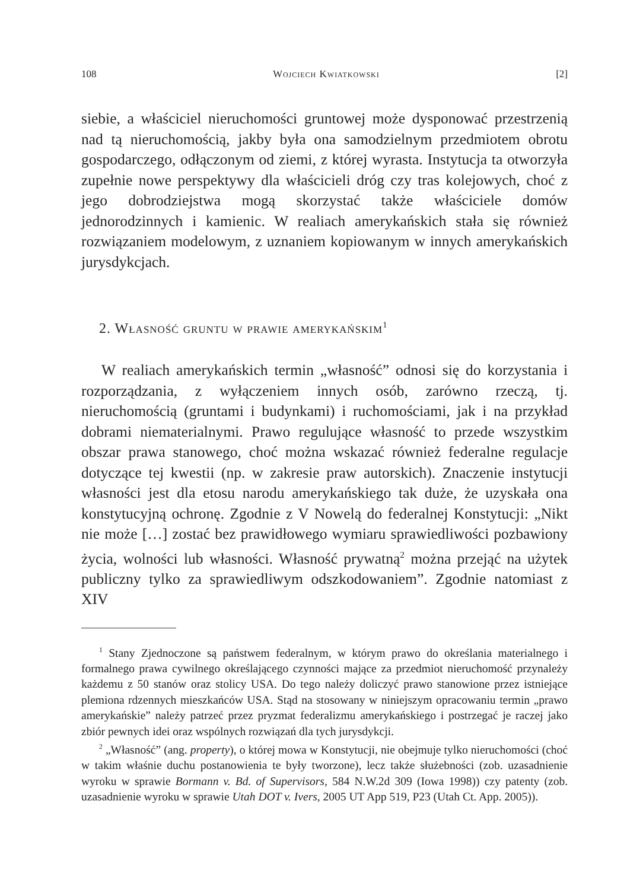108 Wojciech Kwiatkowski [2]
siebie, a właściciel nieruchomości gruntowej może dysponować przestrzenią nad tą nieruchomością, jakby była ona samodzielnym przedmiotem obrotu gospodarczego, odłączonym od ziemi, z której wyrasta. Instytucja ta otworzyła zupełnie nowe perspektywy dla właścicieli dróg czy tras kolejowych, choć z jego dobrodziejstwa mogą skorzystać także właściciele domów jednorodzinnych i kamienic. W realiach amerykańskich stała się również rozwiązaniem modelowym, z uznaniem kopiowanym w innych amerykańskich jurysdykcjach.
2. Własność gruntu w prawie amerykańskim<sup>1</sup>
W realiach amerykańskich termin „własność” odnosi się do korzystania i rozporządzania, z wyłączeniem innych osób, zarówno rzeczą, tj. nieruchomością (gruntami i budynkami) i ruchomościami, jak i na przykład dobrami niematerialnymi. Prawo regulujące własność to przede wszystkim obszar prawa stanowego, choć można wskazać również federalne regulacje dotyczące tej kwestii (np. w zakresie praw autorskich). Znaczenie instytucji własności jest dla etosu narodu amerykańskiego tak duże, że uzyskała ona konstytucyjną ochronę. Zgodnie z V Nowelą do federalnej Konstytucji: „Nikt nie może […] zostać bez prawidłowego wymiaru sprawiedliwości pozbawiony życia, wolności lub własności. Własność prywatną<sup>2</sup> można przejąć na użytek publiczny tylko za sprawiedliwym odszkodowaniem”. Zgodnie natomiast z XIV
<sup>1</sup> Stany Zjednoczone są państwem federalnym, w którym prawo do określania materialnego i formalnego prawa cywilnego określającego czynności mające za przedmiot nieruchomość przynależy każdemu z 50 stanów oraz stolicy USA. Do tego należy doliczyć prawo stanowione przez istniejące plemiona rdzennych mieszkańców USA. Stąd na stosowany w niniejszym opracowaniu termin „prawo amerykańskie” należy patrzeć przez pryzmat federalizmu amerykańskiego i postrzegać je raczej jako zbiór pewnych idei oraz wspólnych rozwiązań dla tych jurysdykcji.
<sup>2</sup> „Własność” (ang. property), o której mowa w Konstytucji, nie obejmuje tylko nieruchomości (choć w takim właśnie duchu postanowienia te były tworzone), lecz także służebności (zob. uzasadnienie wyroku w sprawie Bormann v. Bd. of Supervisors, 584 N.W.2d 309 (Iowa 1998)) czy patenty (zob. uzasadnienie wyroku w sprawie Utah DOT v. Ivers, 2005 UT App 519, P23 (Utah Ct. App. 2005)).